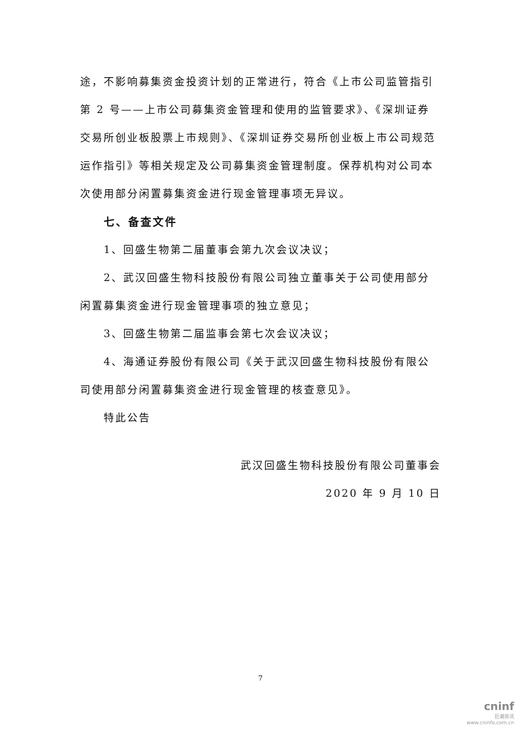途，不影响募集资金投资计划的正常进行，符合《上市公司监管指引第 2 号——上市公司募集资金管理和使用的监管要求》、《深圳证券交易所创业板股票上市规则》、《深圳证券交易所创业板上市公司规范运作指引》等相关规定及公司募集资金管理制度。保荐机构对公司本次使用部分闲置募集资金进行现金管理事项无异议。
七、备查文件
1、回盛生物第二届董事会第九次会议决议；
2、武汉回盛生物科技股份有限公司独立董事关于公司使用部分闲置募集资金进行现金管理事项的独立意见；
3、回盛生物第二届监事会第七次会议决议；
4、海通证券股份有限公司《关于武汉回盛生物科技股份有限公司使用部分闲置募集资金进行现金管理的核查意见》。
特此公告
武汉回盛生物科技股份有限公司董事会
2020 年 9 月 10 日
7
cninf
巨潮资讯
www.cninfo.com.cn